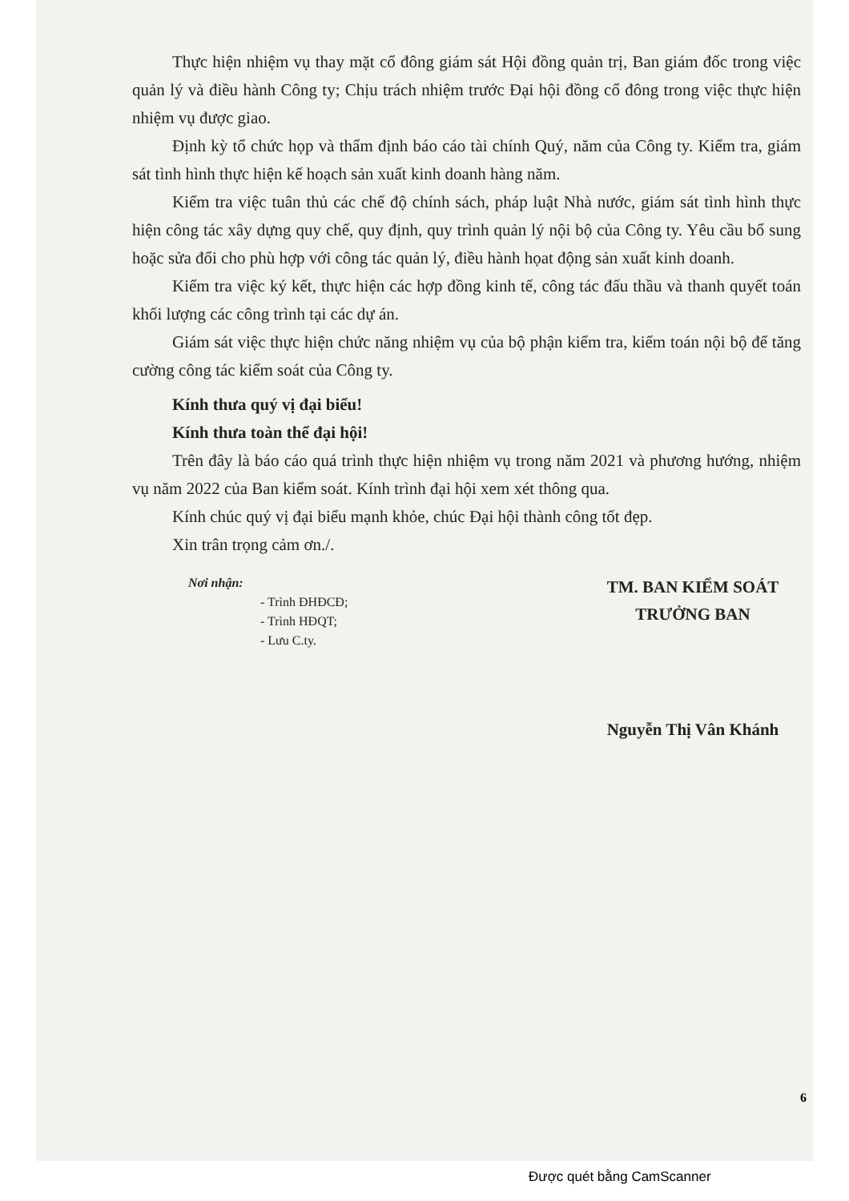Thực hiện nhiệm vụ thay mặt cổ đông giám sát Hội đồng quản trị, Ban giám đốc trong việc quản lý và điều hành Công ty; Chịu trách nhiệm trước Đại hội đồng cổ đông trong việc thực hiện nhiệm vụ được giao.
Định kỳ tổ chức họp và thẩm định báo cáo tài chính Quý, năm của Công ty. Kiểm tra, giám sát tình hình thực hiện kế hoạch sản xuất kinh doanh hàng năm.
Kiểm tra việc tuân thủ các chế độ chính sách, pháp luật Nhà nước, giám sát tình hình thực hiện công tác xây dựng quy chế, quy định, quy trình quản lý nội bộ của Công ty. Yêu cầu bổ sung hoặc sửa đổi cho phù hợp với công tác quản lý, điều hành họat động sản xuất kinh doanh.
Kiểm tra việc ký kết, thực hiện các hợp đồng kinh tế, công tác đấu thầu và thanh quyết toán khối lượng các công trình tại các dự án.
Giám sát việc thực hiện chức năng nhiệm vụ của bộ phận kiểm tra, kiểm toán nội bộ để tăng cường công tác kiểm soát của Công ty.
Kính thưa quý vị đại biểu!
Kính thưa toàn thể đại hội!
Trên đây là báo cáo quá trình thực hiện nhiệm vụ trong năm 2021 và phương hướng, nhiệm vụ năm 2022 của Ban kiểm soát. Kính trình đại hội xem xét thông qua.
Kính chúc quý vị đại biểu mạnh khỏe, chúc Đại hội thành công tốt đẹp.
Xin trân trọng cảm ơn./.
Nơi nhận:
- Trình ĐHĐCĐ;
- Trình HĐQT;
- Lưu C.ty.
TM. BAN KIỂM SOÁT
TRƯỞNG BAN
Nguyễn Thị Vân Khánh
6
Được quét bằng CamScanner